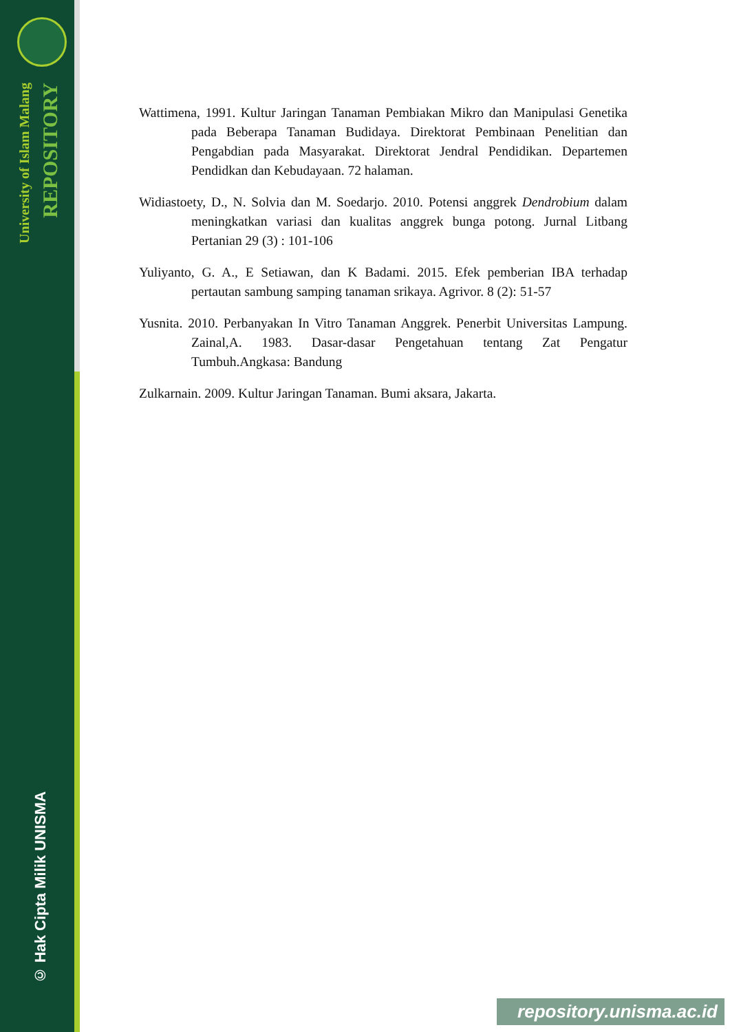University of Islam Malang
REPOSITORY
© Hak Cipta Milik UNISMA
Wattimena, 1991. Kultur Jaringan Tanaman Pembiakan Mikro dan Manipulasi Genetika pada Beberapa Tanaman Budidaya. Direktorat Pembinaan Penelitian dan Pengabdian pada Masyarakat. Direktorat Jendral Pendidikan. Departemen Pendidkan dan Kebudayaan. 72 halaman.
Widiastoety, D., N. Solvia dan M. Soedarjo. 2010. Potensi anggrek Dendrobium dalam meningkatkan variasi dan kualitas anggrek bunga potong. Jurnal Litbang Pertanian 29 (3) : 101-106
Yuliyanto, G. A., E Setiawan, dan K Badami. 2015. Efek pemberian IBA terhadap pertautan sambung samping tanaman srikaya. Agrivor. 8 (2): 51-57
Yusnita. 2010. Perbanyakan In Vitro Tanaman Anggrek. Penerbit Universitas Lampung. Zainal,A. 1983. Dasar-dasar Pengetahuan tentang Zat Pengatur Tumbuh.Angkasa: Bandung
Zulkarnain. 2009. Kultur Jaringan Tanaman. Bumi aksara, Jakarta.
repository.unisma.ac.id